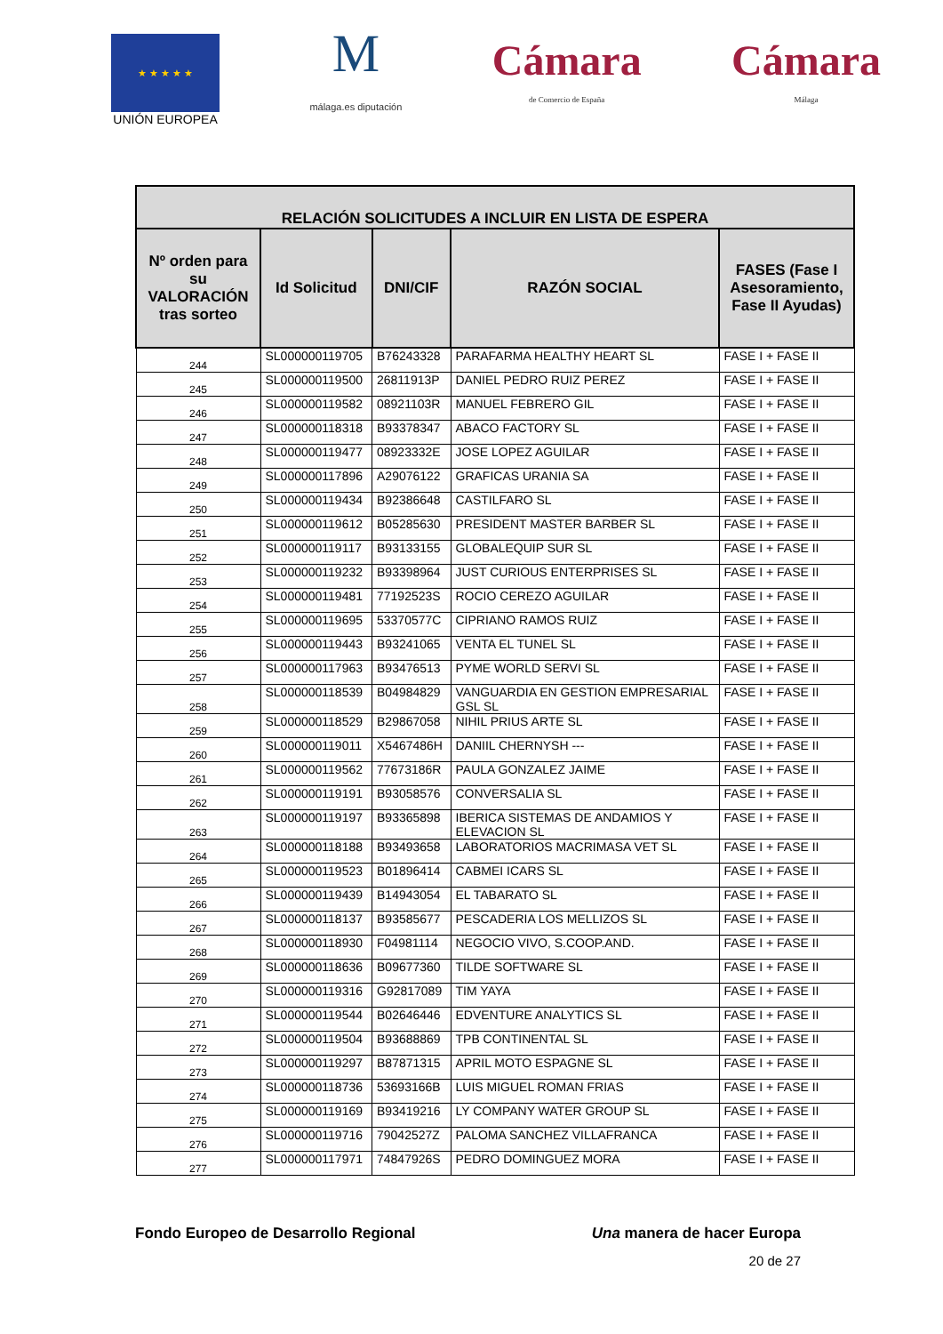★ ★ ★ ★ ★
UNIÓN EUROPEA
M
málaga.es diputación
Cámara
de Comercio de España
Cámara
Málaga
| RELACIÓN SOLICITUDES A INCLUIR EN LISTA DE ESPERA | | | | |
| --- | --- | --- | --- | --- |
| Nº orden para su VALORACIÓN tras sorteo | Id Solicitud | DNI/CIF | RAZÓN SOCIAL | FASES (Fase I Asesoramiento, Fase II Ayudas) |
| 244 | SL000000119705 | B76243328 | PARAFARMA HEALTHY HEART SL | FASE I + FASE II |
| 245 | SL000000119500 | 26811913P | DANIEL PEDRO RUIZ PEREZ | FASE I + FASE II |
| 246 | SL000000119582 | 08921103R | MANUEL FEBRERO GIL | FASE I + FASE II |
| 247 | SL000000118318 | B93378347 | ABACO FACTORY SL | FASE I + FASE II |
| 248 | SL000000119477 | 08923332E | JOSE LOPEZ AGUILAR | FASE I + FASE II |
| 249 | SL000000117896 | A29076122 | GRAFICAS URANIA SA | FASE I + FASE II |
| 250 | SL000000119434 | B92386648 | CASTILFARO SL | FASE I + FASE II |
| 251 | SL000000119612 | B05285630 | PRESIDENT MASTER BARBER SL | FASE I + FASE II |
| 252 | SL000000119117 | B93133155 | GLOBALEQUIP SUR SL | FASE I + FASE II |
| 253 | SL000000119232 | B93398964 | JUST CURIOUS ENTERPRISES SL | FASE I + FASE II |
| 254 | SL000000119481 | 77192523S | ROCIO CEREZO AGUILAR | FASE I + FASE II |
| 255 | SL000000119695 | 53370577C | CIPRIANO RAMOS RUIZ | FASE I + FASE II |
| 256 | SL000000119443 | B93241065 | VENTA EL TUNEL SL | FASE I + FASE II |
| 257 | SL000000117963 | B93476513 | PYME WORLD SERVI SL | FASE I + FASE II |
| 258 | SL000000118539 | B04984829 | VANGUARDIA EN GESTION EMPRESARIAL GSL SL | FASE I + FASE II |
| 259 | SL000000118529 | B29867058 | NIHIL PRIUS ARTE SL | FASE I + FASE II |
| 260 | SL000000119011 | X5467486H | DANIIL CHERNYSH --- | FASE I + FASE II |
| 261 | SL000000119562 | 77673186R | PAULA GONZALEZ JAIME | FASE I + FASE II |
| 262 | SL000000119191 | B93058576 | CONVERSALIA SL | FASE I + FASE II |
| 263 | SL000000119197 | B93365898 | IBERICA SISTEMAS DE ANDAMIOS Y ELEVACION SL | FASE I + FASE II |
| 264 | SL000000118188 | B93493658 | LABORATORIOS MACRIMASA VET SL | FASE I + FASE II |
| 265 | SL000000119523 | B01896414 | CABMEI ICARS SL | FASE I + FASE II |
| 266 | SL000000119439 | B14943054 | EL TABARATO SL | FASE I + FASE II |
| 267 | SL000000118137 | B93585677 | PESCADERIA LOS MELLIZOS SL | FASE I + FASE II |
| 268 | SL000000118930 | F04981114 | NEGOCIO VIVO, S.COOP.AND. | FASE I + FASE II |
| 269 | SL000000118636 | B09677360 | TILDE SOFTWARE SL | FASE I + FASE II |
| 270 | SL000000119316 | G92817089 | TIM YAYA | FASE I + FASE II |
| 271 | SL000000119544 | B02646446 | EDVENTURE ANALYTICS SL | FASE I + FASE II |
| 272 | SL000000119504 | B93688869 | TPB CONTINENTAL SL | FASE I + FASE II |
| 273 | SL000000119297 | B87871315 | APRIL MOTO ESPAGNE SL | FASE I + FASE II |
| 274 | SL000000118736 | 53693166B | LUIS MIGUEL ROMAN FRIAS | FASE I + FASE II |
| 275 | SL000000119169 | B93419216 | LY COMPANY WATER GROUP SL | FASE I + FASE II |
| 276 | SL000000119716 | 79042527Z | PALOMA SANCHEZ VILLAFRANCA | FASE I + FASE II |
| 277 | SL000000117971 | 74847926S | PEDRO DOMINGUEZ MORA | FASE I + FASE II |
Fondo Europeo de Desarrollo Regional Una manera de hacer Europa
20 de 27